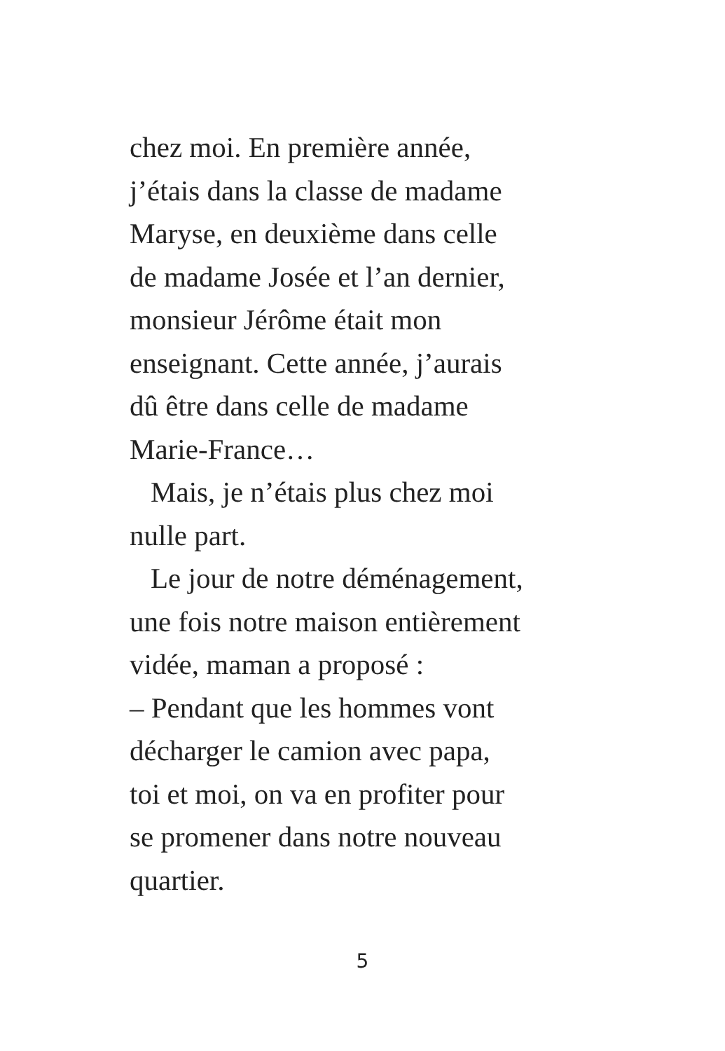chez moi. En première année,
j’étais dans la classe de madame
Maryse, en deuxième dans celle
de madame Josée et l’an dernier,
monsieur Jérôme était mon
enseignant. Cette année, j’aurais
dû être dans celle de madame
Marie-France…
Mais, je n’étais plus chez moi
nulle part.
Le jour de notre déménagement,
une fois notre maison entièrement
vidée, maman a proposé :
– Pendant que les hommes vont
décharger le camion avec papa,
toi et moi, on va en profiter pour
se promener dans notre nouveau
quartier.
5